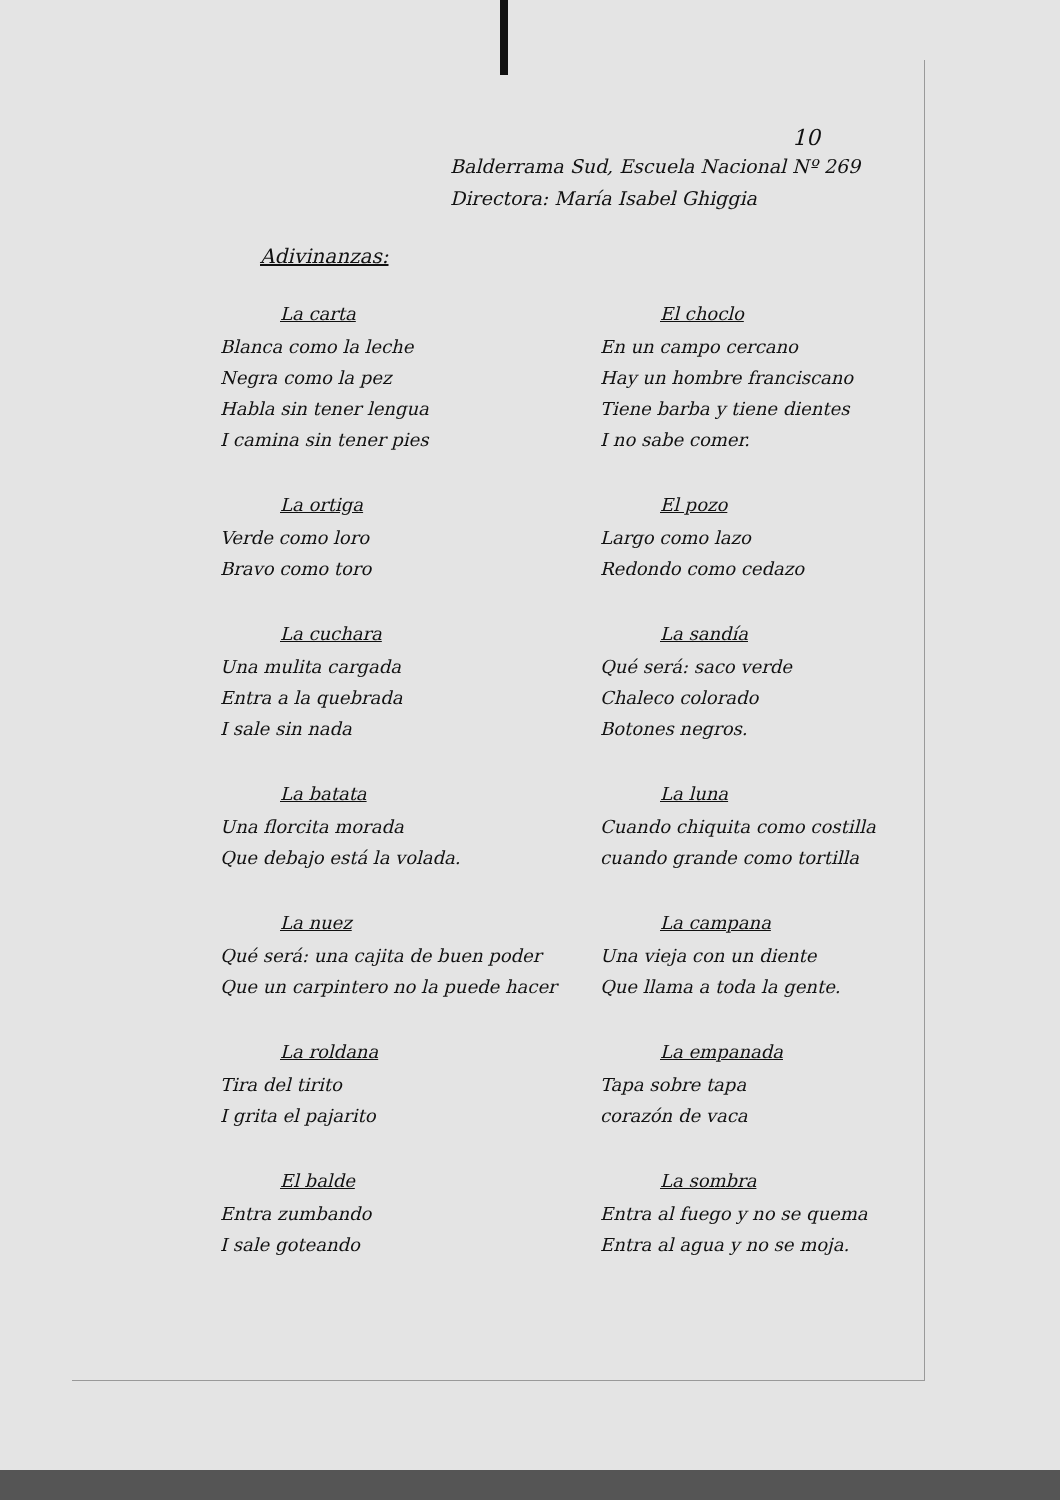10
Balderrama Sud, Escuela Nacional Nº 269
Directora: María Isabel Ghiggia
Adivinanzas:
La carta
Blanca como la leche
Negra como la pez
Habla sin tener lengua
I camina sin tener pies
El choclo
En un campo cercano
Hay un hombre franciscano
Tiene barba y tiene dientes
I no sabe comer.
La ortiga
Verde como loro
Bravo como toro
El pozo
Largo como lazo
Redondo como cedazo
La cuchara
Una mulita cargada
Entra a la quebrada
I sale sin nada
La sandía
Qué será: saco verde
Chaleco colorado
Botones negros.
La batata
Una florcita morada
Que debajo está la volada.
La luna
Cuando chiquita como costilla
cuando grande como tortilla
La nuez
Qué será: una cajita de buen poder
Que un carpintero no la puede hacer
La campana
Una vieja con un diente
Que llama a toda la gente.
La roldana
Tira del tirito
I grita el pajarito
La empanada
Tapa sobre tapa
corazón de vaca
El balde
Entra zumbando
I sale goteando
La sombra
Entra al fuego y no se quema
Entra al agua y no se moja.